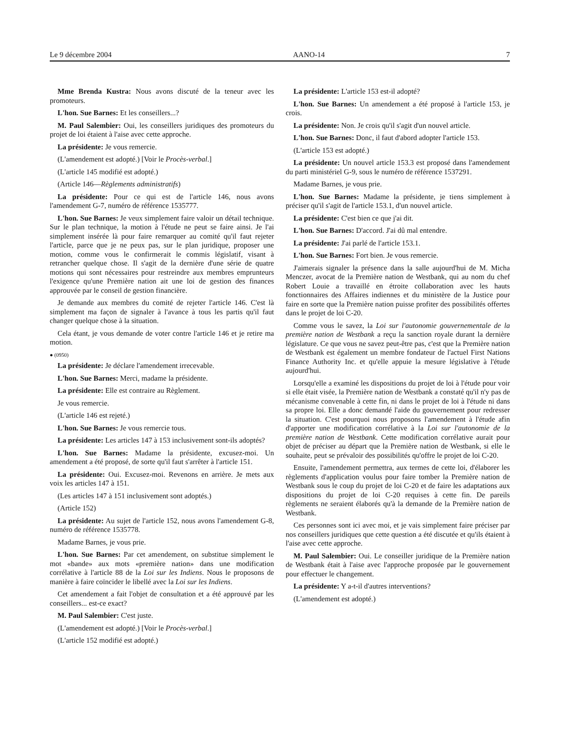Le 9 décembre 2004 AANO-14 7
Mme Brenda Kustra: Nous avons discuté de la teneur avec les promoteurs.
L'hon. Sue Barnes: Et les conseillers...?
M. Paul Salembier: Oui, les conseillers juridiques des promoteurs du projet de loi étaient à l'aise avec cette approche.
La présidente: Je vous remercie.
(L'amendement est adopté.) [Voir le Procès-verbal.]
(L'article 145 modifié est adopté.)
(Article 146—Règlements administratifs)
La présidente: Pour ce qui est de l'article 146, nous avons l'amendement G-7, numéro de référence 1535777.
L'hon. Sue Barnes: Je veux simplement faire valoir un détail technique. Sur le plan technique, la motion à l'étude ne peut se faire ainsi. Je l'ai simplement insérée là pour faire remarquer au comité qu'il faut rejeter l'article, parce que je ne peux pas, sur le plan juridique, proposer une motion, comme vous le confirmerait le commis législatif, visant à retrancher quelque chose. Il s'agit de la dernière d'une série de quatre motions qui sont nécessaires pour restreindre aux membres emprunteurs l'exigence qu'une Première nation ait une loi de gestion des finances approuvée par le conseil de gestion financière.
Je demande aux membres du comité de rejeter l'article 146. C'est là simplement ma façon de signaler à l'avance à tous les partis qu'il faut changer quelque chose à la situation.
Cela étant, je vous demande de voter contre l'article 146 et je retire ma motion.
● (0950)
La présidente: Je déclare l'amendement irrecevable.
L'hon. Sue Barnes: Merci, madame la présidente.
La présidente: Elle est contraire au Règlement.
Je vous remercie.
(L'article 146 est rejeté.)
L'hon. Sue Barnes: Je vous remercie tous.
La présidente: Les articles 147 à 153 inclusivement sont-ils adoptés?
L'hon. Sue Barnes: Madame la présidente, excusez-moi. Un amendement a été proposé, de sorte qu'il faut s'arrêter à l'article 151.
La présidente: Oui. Excusez-moi. Revenons en arrière. Je mets aux voix les articles 147 à 151.
(Les articles 147 à 151 inclusivement sont adoptés.)
(Article 152)
La présidente: Au sujet de l'article 152, nous avons l'amendement G-8, numéro de référence 1535778.
Madame Barnes, je vous prie.
L'hon. Sue Barnes: Par cet amendement, on substitue simplement le mot «bande» aux mots «première nation» dans une modification corrélative à l'article 88 de la Loi sur les Indiens. Nous le proposons de manière à faire coïncider le libellé avec la Loi sur les Indiens.
Cet amendement a fait l'objet de consultation et a été approuvé par les conseillers... est-ce exact?
M. Paul Salembier: C'est juste.
(L'amendement est adopté.) [Voir le Procès-verbal.]
(L'article 152 modifié est adopté.)
La présidente: L'article 153 est-il adopté?
L'hon. Sue Barnes: Un amendement a été proposé à l'article 153, je crois.
La présidente: Non. Je crois qu'il s'agit d'un nouvel article.
L'hon. Sue Barnes: Donc, il faut d'abord adopter l'article 153.
(L'article 153 est adopté.)
La présidente: Un nouvel article 153.3 est proposé dans l'amendement du parti ministériel G-9, sous le numéro de référence 1537291.
Madame Barnes, je vous prie.
L'hon. Sue Barnes: Madame la présidente, je tiens simplement à préciser qu'il s'agit de l'article 153.1, d'un nouvel article.
La présidente: C'est bien ce que j'ai dit.
L'hon. Sue Barnes: D'accord. J'ai dû mal entendre.
La présidente: J'ai parlé de l'article 153.1.
L'hon. Sue Barnes: Fort bien. Je vous remercie.
J'aimerais signaler la présence dans la salle aujourd'hui de M. Micha Menczer, avocat de la Première nation de Westbank, qui au nom du chef Robert Louie a travaillé en étroite collaboration avec les hauts fonctionnaires des Affaires indiennes et du ministère de la Justice pour faire en sorte que la Première nation puisse profiter des possibilités offertes dans le projet de loi C-20.
Comme vous le savez, la Loi sur l'autonomie gouvernementale de la première nation de Westbank a reçu la sanction royale durant la dernière législature. Ce que vous ne savez peut-être pas, c'est que la Première nation de Westbank est également un membre fondateur de l'actuel First Nations Finance Authority Inc. et qu'elle appuie la mesure législative à l'étude aujourd'hui.
Lorsqu'elle a examiné les dispositions du projet de loi à l'étude pour voir si elle était visée, la Première nation de Westbank a constaté qu'il n'y pas de mécanisme convenable à cette fin, ni dans le projet de loi à l'étude ni dans sa propre loi. Elle a donc demandé l'aide du gouvernement pour redresser la situation. C'est pourquoi nous proposons l'amendement à l'étude afin d'apporter une modification corrélative à la Loi sur l'autonomie de la première nation de Westbank. Cette modification corrélative aurait pour objet de préciser au départ que la Première nation de Westbank, si elle le souhaite, peut se prévaloir des possibilités qu'offre le projet de loi C-20.
Ensuite, l'amendement permettra, aux termes de cette loi, d'élaborer les règlements d'application voulus pour faire tomber la Première nation de Westbank sous le coup du projet de loi C-20 et de faire les adaptations aux dispositions du projet de loi C-20 requises à cette fin. De pareils règlements ne seraient élaborés qu'à la demande de la Première nation de Westbank.
Ces personnes sont ici avec moi, et je vais simplement faire préciser par nos conseillers juridiques que cette question a été discutée et qu'ils étaient à l'aise avec cette approche.
M. Paul Salembier: Oui. Le conseiller juridique de la Première nation de Westbank était à l'aise avec l'approche proposée par le gouvernement pour effectuer le changement.
La présidente: Y a-t-il d'autres interventions?
(L'amendement est adopté.)